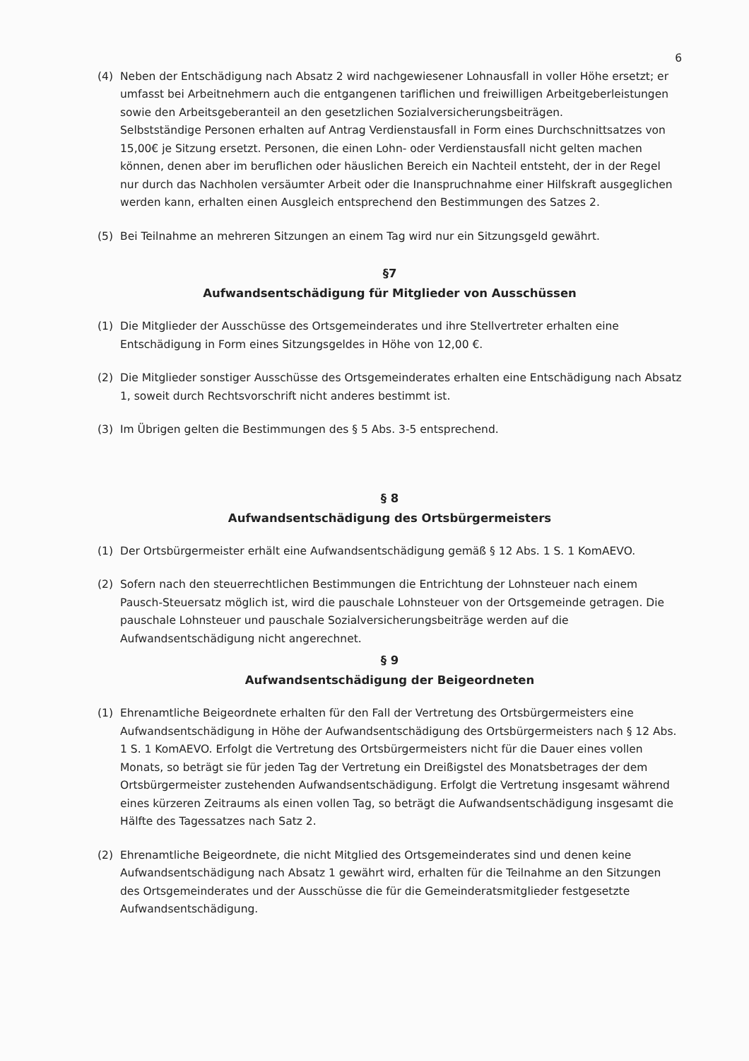6
(4) Neben der Entschädigung nach Absatz 2 wird nachgewiesener Lohnausfall in voller Höhe ersetzt; er umfasst bei Arbeitnehmern auch die entgangenen tariflichen und freiwilligen Arbeitgeberleistungen sowie den Arbeitsgeberanteil an den gesetzlichen Sozialversicherungsbeiträgen.
Selbstständige Personen erhalten auf Antrag Verdienstausfall in Form eines Durchschnittsatzes von 15,00€ je Sitzung ersetzt. Personen, die einen Lohn- oder Verdienstausfall nicht gelten machen können, denen aber im beruflichen oder häuslichen Bereich ein Nachteil entsteht, der in der Regel nur durch das Nachholen versäumter Arbeit oder die Inanspruchnahme einer Hilfskraft ausgeglichen werden kann, erhalten einen Ausgleich entsprechend den Bestimmungen des Satzes 2.
(5) Bei Teilnahme an mehreren Sitzungen an einem Tag wird nur ein Sitzungsgeld gewährt.
§7
Aufwandsentschädigung für Mitglieder von Ausschüssen
(1) Die Mitglieder der Ausschüsse des Ortsgemeinderates und ihre Stellvertreter erhalten eine Entschädigung in Form eines Sitzungsgeldes in Höhe von 12,00 €.
(2) Die Mitglieder sonstiger Ausschüsse des Ortsgemeinderates erhalten eine Entschädigung nach Absatz 1, soweit durch Rechtsvorschrift nicht anderes bestimmt ist.
(3) Im Übrigen gelten die Bestimmungen des § 5 Abs. 3-5 entsprechend.
§ 8
Aufwandsentschädigung des Ortsbürgermeisters
(1) Der Ortsbürgermeister erhält eine Aufwandsentschädigung gemäß § 12 Abs. 1 S. 1 KomAEVO.
(2) Sofern nach den steuerrechtlichen Bestimmungen die Entrichtung der Lohnsteuer nach einem Pausch-Steuersatz möglich ist, wird die pauschale Lohnsteuer von der Ortsgemeinde getragen. Die pauschale Lohnsteuer und pauschale Sozialversicherungsbeiträge werden auf die Aufwandsentschädigung nicht angerechnet.
§ 9
Aufwandsentschädigung der Beigeordneten
(1) Ehrenamtliche Beigeordnete erhalten für den Fall der Vertretung des Ortsbürgermeisters eine Aufwandsentschädigung in Höhe der Aufwandsentschädigung des Ortsbürgermeisters nach § 12 Abs. 1 S. 1 KomAEVO. Erfolgt die Vertretung des Ortsbürgermeisters nicht für die Dauer eines vollen Monats, so beträgt sie für jeden Tag der Vertretung ein Dreißigstel des Monatsbetrages der dem Ortsbürgermeister zustehenden Aufwandsentschädigung. Erfolgt die Vertretung insgesamt während eines kürzeren Zeitraums als einen vollen Tag, so beträgt die Aufwandsentschädigung insgesamt die Hälfte des Tagessatzes nach Satz 2.
(2) Ehrenamtliche Beigeordnete, die nicht Mitglied des Ortsgemeinderates sind und denen keine Aufwandsentschädigung nach Absatz 1 gewährt wird, erhalten für die Teilnahme an den Sitzungen des Ortsgemeinderates und der Ausschüsse die für die Gemeinderatsmitglieder festgesetzte Aufwandsentschädigung.